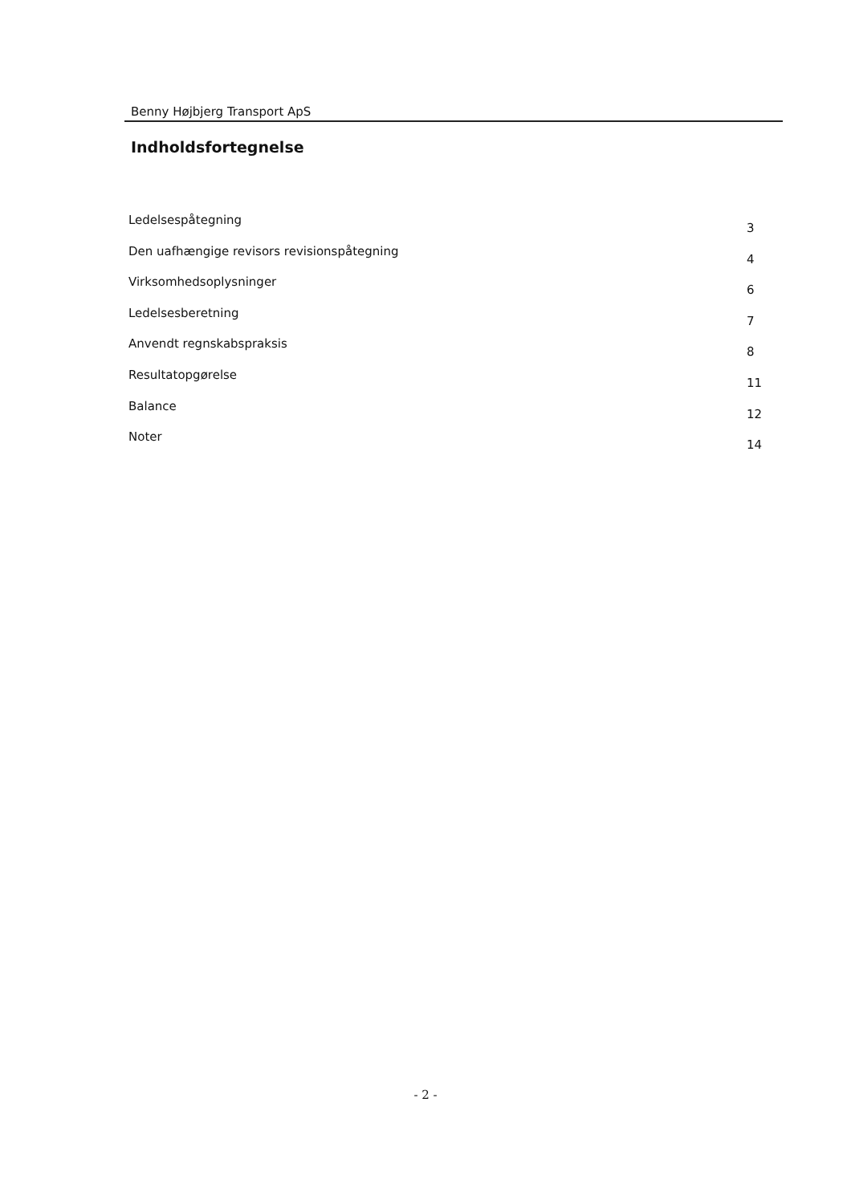Benny Højbjerg Transport ApS
Indholdsfortegnelse
Ledelsespåtegning 3
Den uafhængige revisors revisionspåtegning 4
Virksomhedsoplysninger 6
Ledelsesberetning 7
Anvendt regnskabspraksis 8
Resultatopgørelse 11
Balance 12
Noter 14
- 2 -